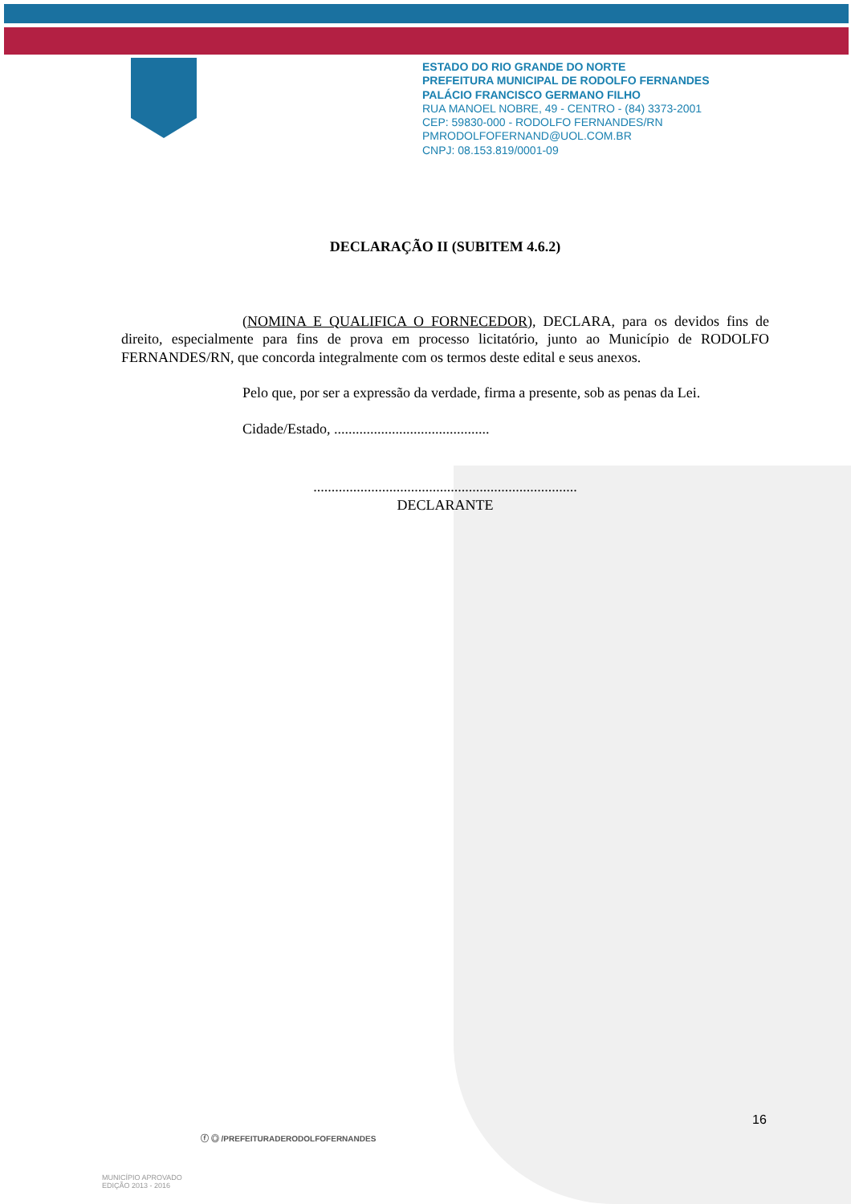ESTADO DO RIO GRANDE DO NORTE
PREFEITURA MUNICIPAL DE RODOLFO FERNANDES
PALÁCIO FRANCISCO GERMANO FILHO
RUA MANOEL NOBRE, 49 - CENTRO - (84) 3373-2001
CEP: 59830-000 - RODOLFO FERNANDES/RN
PMRODOLFOFERNAND@UOL.COM.BR
CNPJ: 08.153.819/0001-09
DECLARAÇÃO II (SUBITEM 4.6.2)
(NOMINA E QUALIFICA O FORNECEDOR), DECLARA, para os devidos fins de direito, especialmente para fins de prova em processo licitatório, junto ao Município de RODOLFO FERNANDES/RN, que concorda integralmente com os termos deste edital e seus anexos.
Pelo que, por ser a expressão da verdade, firma a presente, sob as penas da Lei.
Cidade/Estado, ...........................................
.........................................................................
DECLARANTE
16
ⓕ ◎ /PREFEITURADERODOLFOFERNANDES
MUNICÍPIO APROVADO
EDIÇÃO 2013 - 2016